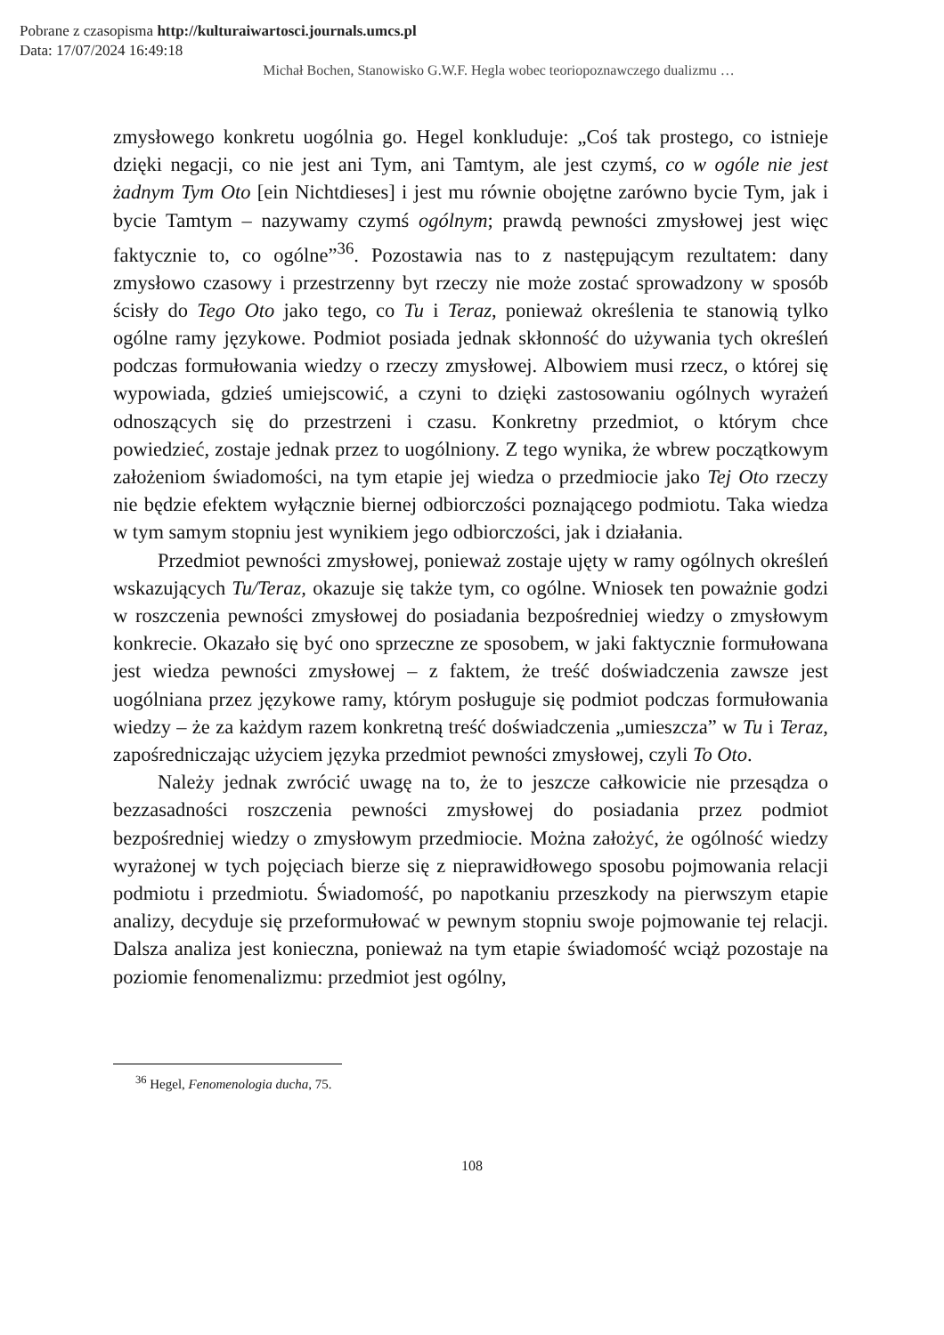Pobrane z czasopisma http://kulturaiwartosci.journals.umcs.pl
Data: 17/07/2024 16:49:18
Michał Bochen, Stanowisko G.W.F. Hegla wobec teoriopoznawczego dualizmu …
zmysłowego konkretu uogólnia go. Hegel konkluduje: „Coś tak prostego, co istnieje dzięki negacji, co nie jest ani Tym, ani Tamtym, ale jest czymś, co w ogóle nie jest żadnym Tym Oto [ein Nichtdieses] i jest mu równie obojętne zarówno bycie Tym, jak i bycie Tamtym – nazywamy czymś ogólnym; prawdą pewności zmysłowej jest więc faktycznie to, co ogólne”<sup>36</sup>. Pozostawia nas to z następującym rezultatem: dany zmysłowo czasowy i przestrzenny byt rzeczy nie może zostać sprowadzony w sposób ścisły do Tego Oto jako tego, co Tu i Teraz, ponieważ określenia te stanowią tylko ogólne ramy językowe. Podmiot posiada jednak skłonność do używania tych określeń podczas formułowania wiedzy o rzeczy zmysłowej. Albowiem musi rzecz, o której się wypowiada, gdzieś umiejscowić, a czyni to dzięki zastosowaniu ogólnych wyrażeń odnoszących się do przestrzeni i czasu. Konkretny przedmiot, o którym chce powiedzieć, zostaje jednak przez to uogólniony. Z tego wynika, że wbrew początkowym założeniom świadomości, na tym etapie jej wiedza o przedmiocie jako Tej Oto rzeczy nie będzie efektem wyłącznie biernej odbiorczości poznającego podmiotu. Taka wiedza w tym samym stopniu jest wynikiem jego odbiorczości, jak i działania.
Przedmiot pewności zmysłowej, ponieważ zostaje ujęty w ramy ogólnych określeń wskazujących Tu/Teraz, okazuje się także tym, co ogólne. Wniosek ten poważnie godzi w roszczenia pewności zmysłowej do posiadania bezpośredniej wiedzy o zmysłowym konkrecie. Okazało się być ono sprzeczne ze sposobem, w jaki faktycznie formułowana jest wiedza pewności zmysłowej – z faktem, że treść doświadczenia zawsze jest uogólniana przez językowe ramy, którym posługuje się podmiot podczas formułowania wiedzy – że za każdym razem konkretną treść doświadczenia „umieszcza” w Tu i Teraz, zapośredniczając użyciem języka przedmiot pewności zmysłowej, czyli To Oto.
Należy jednak zwrócić uwagę na to, że to jeszcze całkowicie nie przesądza o bezzasadności roszczenia pewności zmysłowej do posiadania przez podmiot bezpośredniej wiedzy o zmysłowym przedmiocie. Można założyć, że ogólność wiedzy wyrażonej w tych pojęciach bierze się z nieprawidłowego sposobu pojmowania relacji podmiotu i przedmiotu. Świadomość, po napotkaniu przeszkody na pierwszym etapie analizy, decyduje się przeformułować w pewnym stopniu swoje pojmowanie tej relacji. Dalsza analiza jest konieczna, ponieważ na tym etapie świadomość wciąż pozostaje na poziomie fenomenalizmu: przedmiot jest ogólny,
<sup>36</sup> Hegel, Fenomenologia ducha, 75.
108